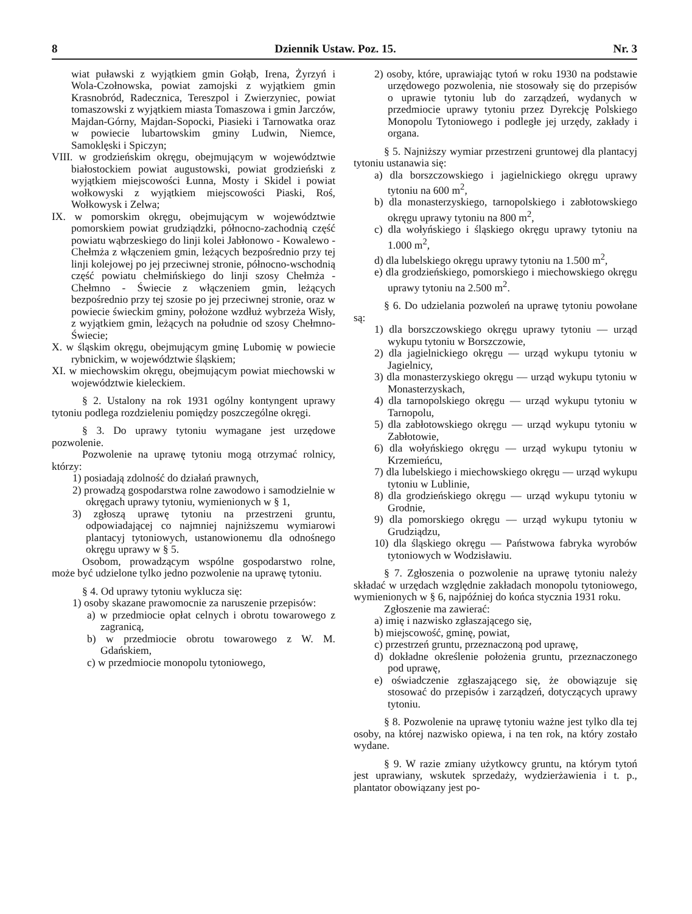8 Dziennik Ustaw. Poz. 15. Nr. 3
wiat puławski z wyjątkiem gmin Gołąb, Irena, Żyrzyń i Wola-Czołnowska, powiat zamojski z wyjątkiem gmin Krasnobród, Radecznica, Tereszpol i Zwierzyniec, powiat tomaszowski z wyjątkiem miasta Tomaszowa i gmin Jarczów, Majdan-Górny, Majdan-Sopocki, Piasieki i Tarnowatka oraz w powiecie lubartowskim gminy Ludwin, Niemce, Samoklęski i Spiczyn;
VIII. w grodzieńskim okręgu, obejmującym w województwie białostockiem powiat augustowski, powiat grodzieński z wyjątkiem miejscowości Łunna, Mosty i Skidel i powiat wołkowyski z wyjątkiem miejscowości Piaski, Roś, Wołkowysk i Zelwa;
IX. w pomorskim okręgu, obejmującym w województwie pomorskiem powiat grudziądzki, północno-zachodnią część powiatu wąbrzeskiego do linji kolei Jabłonowo - Kowalewo - Chełmża z włączeniem gmin, leżących bezpośrednio przy tej linji kolejowej po jej przeciwnej stronie, północno-wschodnią część powiatu chełmińskiego do linji szosy Chełmża - Chełmno - Świecie z włączeniem gmin, leżących bezpośrednio przy tej szosie po jej przeciwnej stronie, oraz w powiecie świeckim gminy, położone wzdłuż wybrzeża Wisły, z wyjątkiem gmin, leżących na południe od szosy Chełmno-Świecie;
X. w śląskim okręgu, obejmującym gminę Lubomię w powiecie rybnickim, w województwie śląskiem;
XI. w miechowskim okręgu, obejmującym powiat miechowski w województwie kieleckiem.
§ 2. Ustalony na rok 1931 ogólny kontyngent uprawy tytoniu podlega rozdzieleniu pomiędzy poszczególne okręgi.
§ 3. Do uprawy tytoniu wymagane jest urzędowe pozwolenie.
Pozwolenie na uprawę tytoniu mogą otrzymać rolnicy, którzy:
1) posiadają zdolność do działań prawnych,
2) prowadzą gospodarstwa rolne zawodowo i samodzielnie w okręgach uprawy tytoniu, wymienionych w § 1,
3) zgłoszą uprawę tytoniu na przestrzeni gruntu, odpowiadającej co najmniej najniższemu wymiarowi plantacyj tytoniowych, ustanowionemu dla odnośnego okręgu uprawy w § 5.
Osobom, prowadzącym wspólne gospodarstwo rolne, może być udzielone tylko jedno pozwolenie na uprawę tytoniu.
§ 4. Od uprawy tytoniu wyklucza się:
1) osoby skazane prawomocnie za naruszenie przepisów:
a) w przedmiocie opłat celnych i obrotu towarowego z zagranicą,
b) w przedmiocie obrotu towarowego z W. M. Gdańskiem,
c) w przedmiocie monopolu tytoniowego,
2) osoby, które, uprawiając tytoń w roku 1930 na podstawie urzędowego pozwolenia, nie stosowały się do przepisów o uprawie tytoniu lub do zarządzeń, wydanych w przedmiocie uprawy tytoniu przez Dyrekcję Polskiego Monopolu Tytoniowego i podległe jej urzędy, zakłady i organa.
§ 5. Najniższy wymiar przestrzeni gruntowej dla plantacyj tytoniu ustanawia się:
a) dla borszczowskiego i jagielnickiego okręgu uprawy tytoniu na 600 m<sup>2</sup>,
b) dla monasterzyskiego, tarnopolskiego i zabłotowskiego okręgu uprawy tytoniu na 800 m<sup>2</sup>,
c) dla wołyńskiego i śląskiego okręgu uprawy tytoniu na 1.000 m<sup>2</sup>,
d) dla lubelskiego okręgu uprawy tytoniu na 1.500 m<sup>2</sup>,
e) dla grodzieńskiego, pomorskiego i miechowskiego okręgu uprawy tytoniu na 2.500 m<sup>2</sup>.
§ 6. Do udzielania pozwoleń na uprawę tytoniu powołane są:
1) dla borszczowskiego okręgu uprawy tytoniu — urząd wykupu tytoniu w Borszczowie,
2) dla jagielnickiego okręgu — urząd wykupu tytoniu w Jagielnicy,
3) dla monasterzyskiego okręgu — urząd wykupu tytoniu w Monasterzyskach,
4) dla tarnopolskiego okręgu — urząd wykupu tytoniu w Tarnopolu,
5) dla zabłotowskiego okręgu — urząd wykupu tytoniu w Zabłotowie,
6) dla wołyńskiego okręgu — urząd wykupu tytoniu w Krzemieńcu,
7) dla lubelskiego i miechowskiego okręgu — urząd wykupu tytoniu w Lublinie,
8) dla grodzieńskiego okręgu — urząd wykupu tytoniu w Grodnie,
9) dla pomorskiego okręgu — urząd wykupu tytoniu w Grudziądzu,
10) dla śląskiego okręgu — Państwowa fabryka wyrobów tytoniowych w Wodzisławiu.
§ 7. Zgłoszenia o pozwolenie na uprawę tytoniu należy składać w urzędach względnie zakładach monopolu tytoniowego, wymienionych w § 6, najpóźniej do końca stycznia 1931 roku.
Zgłoszenie ma zawierać:
a) imię i nazwisko zgłaszającego się,
b) miejscowość, gminę, powiat,
c) przestrzeń gruntu, przeznaczoną pod uprawę,
d) dokładne określenie położenia gruntu, przeznaczonego pod uprawę,
e) oświadczenie zgłaszającego się, że obowiązuje się stosować do przepisów i zarządzeń, dotyczących uprawy tytoniu.
§ 8. Pozwolenie na uprawę tytoniu ważne jest tylko dla tej osoby, na której nazwisko opiewa, i na ten rok, na który zostało wydane.
§ 9. W razie zmiany użytkowcy gruntu, na którym tytoń jest uprawiany, wskutek sprzedaży, wydzierżawienia i t. p., plantator obowiązany jest po-